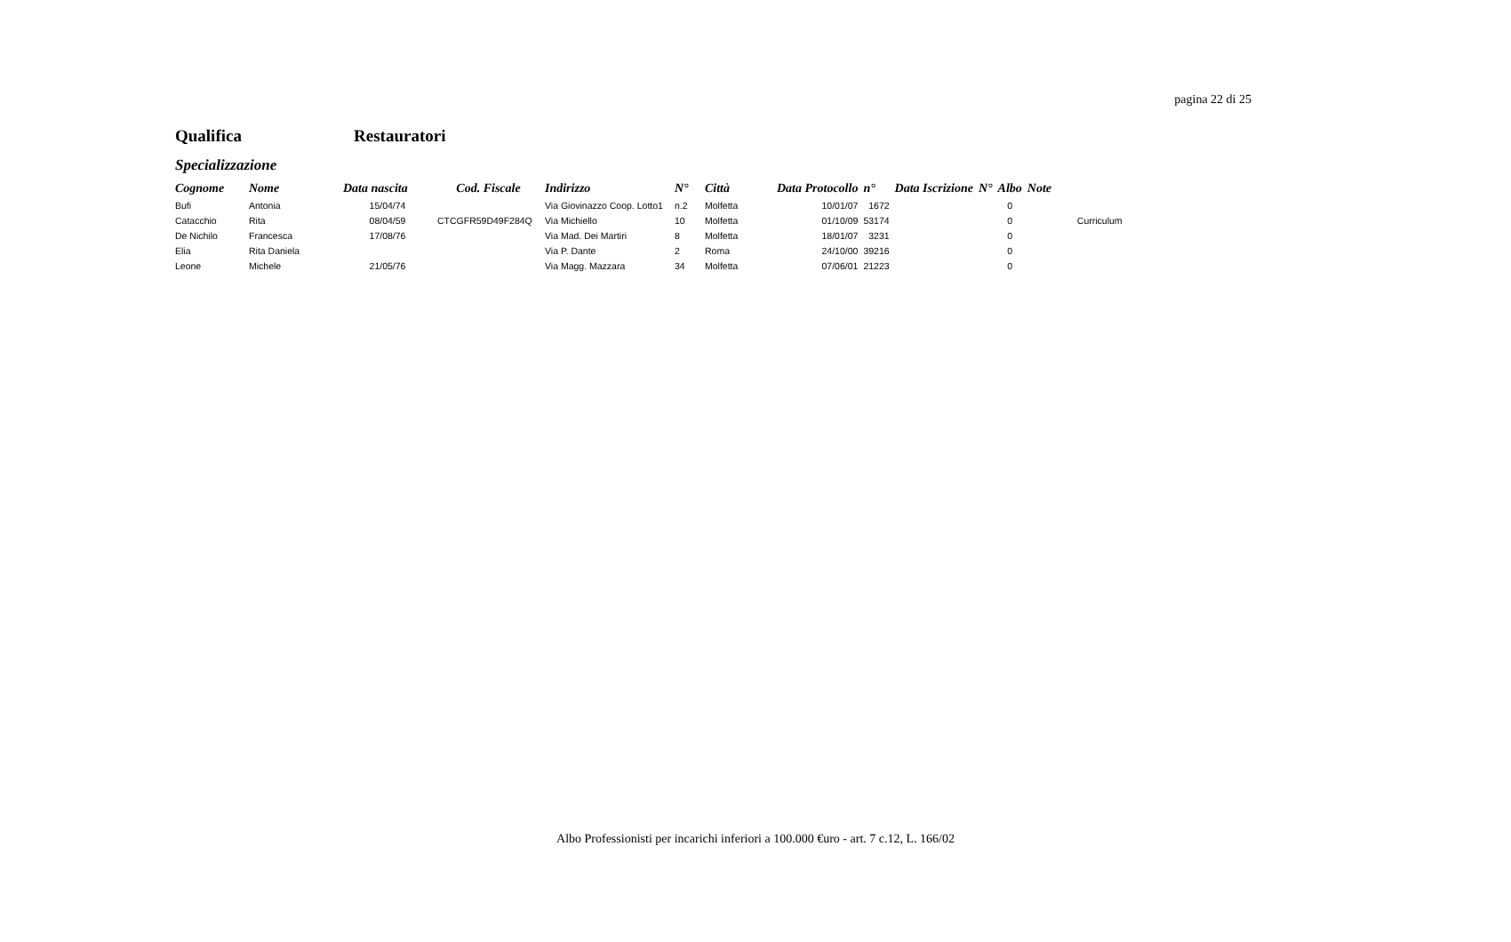pagina 22 di 25
Qualifica Restauratori
Specializzazione
| Cognome | Nome | Data nascita | Cod. Fiscale | Indirizzo | N° | Città | Data Protocollo | n° | Data Iscrizione | N° | Albo | Note | |
| --- | --- | --- | --- | --- | --- | --- | --- | --- | --- | --- | --- | --- | --- |
| Bufi | Antonia | 15/04/74 | | Via Giovinazzo Coop. Lotto1 | n.2 | Molfetta | 10/01/07 | 1672 | | | 0 | | |
| Catacchio | Rita | 08/04/59 | CTCGFR59D49F284Q | Via Michiello | 10 | Molfetta | 01/10/09 | 53174 | | | 0 | | Curriculum |
| De Nichilo | Francesca | 17/08/76 | | Via Mad. Dei Martiri | 8 | Molfetta | 18/01/07 | 3231 | | | 0 | | |
| Elia | Rita Daniela | | | Via P. Dante | 2 | Roma | 24/10/00 | 39216 | | | 0 | | |
| Leone | Michele | 21/05/76 | | Via Magg. Mazzara | 34 | Molfetta | 07/06/01 | 21223 | | | 0 | | |
Albo Professionisti per incarichi inferiori a 100.000 €uro - art. 7 c.12, L. 166/02